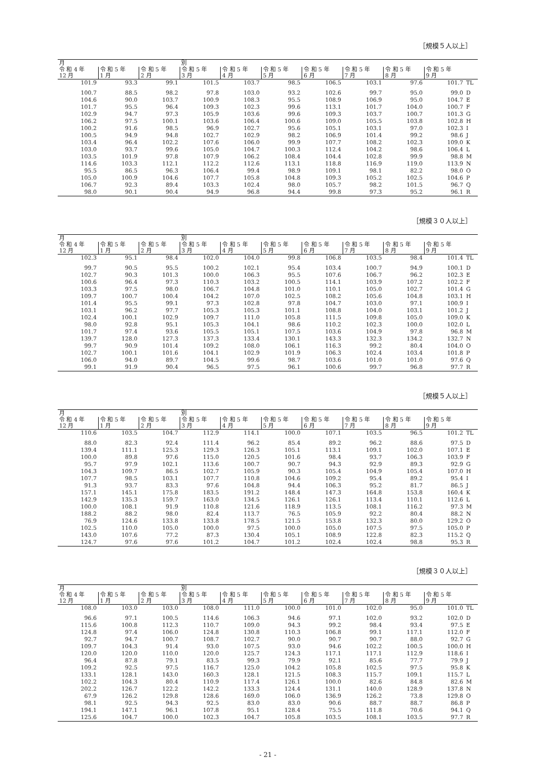［規模５人以上］
| 月 | | | 別 | | | | | | | |
| --- | --- | --- | --- | --- | --- | --- | --- | --- | --- | --- |
| 令 和 4 年 12 月 | 令 和 5 年 1 月 | 令 和 5 年 2 月 | 令 和 5 年 3 月 | 令 和 5 年 4 月 | 令 和 5 年 5 月 | 令 和 5 年 6 月 | 令 和 5 年 7 月 | 令 和 5 年 8 月 | 令 和 5 年 9 月 | |
| 101.9 | 93.3 | 99.1 | 101.5 | 103.7 | 98.5 | 106.5 | 103.1 | 97.6 | 101.7 | TL |
| 100.7 | 88.5 | 98.2 | 97.8 | 103.0 | 93.2 | 102.6 | 99.7 | 95.0 | 99.0 | D |
| 104.6 | 90.0 | 103.7 | 100.9 | 108.3 | 95.5 | 108.9 | 106.9 | 95.0 | 104.7 | E |
| 101.7 | 95.5 | 96.4 | 109.3 | 102.3 | 99.6 | 113.1 | 101.7 | 104.0 | 100.7 | F |
| 102.9 | 94.7 | 97.3 | 105.9 | 103.6 | 99.6 | 109.3 | 103.7 | 100.7 | 101.3 | G |
| 106.2 | 97.5 | 100.1 | 103.6 | 106.4 | 100.6 | 109.0 | 105.5 | 103.8 | 102.8 | H |
| 100.2 | 91.6 | 98.5 | 96.9 | 102.7 | 95.6 | 105.1 | 103.1 | 97.0 | 102.3 | I |
| 100.5 | 94.9 | 94.8 | 102.7 | 102.9 | 98.2 | 106.9 | 101.4 | 99.2 | 98.6 | J |
| 103.4 | 96.4 | 102.2 | 107.6 | 106.0 | 99.9 | 107.7 | 108.2 | 102.3 | 109.0 | K |
| 103.0 | 93.7 | 99.6 | 105.0 | 104.7 | 100.3 | 112.4 | 104.2 | 98.6 | 106.4 | L |
| 103.5 | 101.9 | 97.8 | 107.9 | 106.2 | 108.4 | 104.4 | 102.8 | 99.9 | 98.8 | M |
| 114.6 | 103.3 | 112.1 | 112.2 | 112.6 | 113.1 | 118.8 | 116.9 | 119.0 | 113.9 | N |
| 95.5 | 86.5 | 96.3 | 106.4 | 99.4 | 98.9 | 109.1 | 98.1 | 82.2 | 98.0 | O |
| 105.0 | 100.9 | 104.6 | 107.7 | 105.8 | 104.8 | 109.3 | 105.2 | 102.5 | 104.6 | P |
| 106.7 | 92.3 | 89.4 | 103.3 | 102.4 | 98.0 | 105.7 | 98.2 | 101.5 | 96.7 | Q |
| 98.0 | 90.1 | 90.4 | 94.9 | 96.8 | 94.4 | 99.8 | 97.3 | 95.2 | 96.1 | R |
［規模３０人以上］
| 月 | | | 別 | | | | | | | |
| --- | --- | --- | --- | --- | --- | --- | --- | --- | --- | --- |
| 令 和 4 年 12 月 | 令 和 5 年 1 月 | 令 和 5 年 2 月 | 令 和 5 年 3 月 | 令 和 5 年 4 月 | 令 和 5 年 5 月 | 令 和 5 年 6 月 | 令 和 5 年 7 月 | 令 和 5 年 8 月 | 令 和 5 年 9 月 | |
| 102.3 | 95.1 | 98.4 | 102.0 | 104.0 | 99.8 | 106.8 | 103.5 | 98.4 | 101.4 | TL |
| 99.7 | 90.5 | 95.5 | 100.2 | 102.1 | 95.4 | 103.4 | 100.7 | 94.9 | 100.1 | D |
| 102.7 | 90.3 | 101.3 | 100.0 | 106.3 | 95.5 | 107.6 | 106.7 | 96.2 | 102.3 | E |
| 100.6 | 96.4 | 97.3 | 110.3 | 103.2 | 100.5 | 114.1 | 103.9 | 107.2 | 102.2 | F |
| 103.3 | 97.5 | 98.0 | 106.7 | 104.8 | 101.0 | 110.1 | 105.0 | 102.7 | 101.4 | G |
| 109.7 | 100.7 | 100.4 | 104.2 | 107.0 | 102.5 | 108.2 | 105.6 | 104.8 | 103.1 | H |
| 101.4 | 95.5 | 99.1 | 97.3 | 102.8 | 97.8 | 104.7 | 103.0 | 97.1 | 100.9 | I |
| 103.1 | 96.2 | 97.7 | 105.3 | 105.3 | 101.1 | 108.8 | 104.0 | 103.1 | 101.2 | J |
| 102.4 | 100.1 | 102.9 | 109.7 | 111.0 | 105.8 | 111.5 | 109.8 | 105.0 | 109.0 | K |
| 98.0 | 92.8 | 95.1 | 105.3 | 104.1 | 98.6 | 110.2 | 102.3 | 100.0 | 102.0 | L |
| 101.7 | 97.4 | 93.6 | 105.5 | 105.1 | 107.5 | 103.6 | 104.9 | 97.8 | 96.8 | M |
| 139.7 | 128.0 | 127.3 | 137.3 | 133.4 | 130.1 | 143.3 | 132.3 | 134.2 | 132.7 | N |
| 99.7 | 90.9 | 101.4 | 109.2 | 108.0 | 106.1 | 116.3 | 99.2 | 80.4 | 104.0 | O |
| 102.7 | 100.1 | 101.6 | 104.1 | 102.9 | 101.9 | 106.3 | 102.4 | 103.4 | 101.8 | P |
| 106.0 | 94.0 | 89.7 | 104.5 | 99.6 | 98.7 | 103.6 | 101.0 | 101.0 | 97.6 | Q |
| 99.1 | 91.9 | 90.4 | 96.5 | 97.5 | 96.1 | 100.6 | 99.7 | 96.8 | 97.7 | R |
［規模５人以上］
| 月 | | | 別 | | | | | | | |
| --- | --- | --- | --- | --- | --- | --- | --- | --- | --- | --- |
| 令 和 4 年 12 月 | 令 和 5 年 1 月 | 令 和 5 年 2 月 | 令 和 5 年 3 月 | 令 和 5 年 4 月 | 令 和 5 年 5 月 | 令 和 5 年 6 月 | 令 和 5 年 7 月 | 令 和 5 年 8 月 | 令 和 5 年 9 月 | |
| 110.6 | 103.5 | 104.7 | 112.9 | 114.1 | 100.0 | 107.1 | 103.5 | 96.5 | 101.2 | TL |
| 88.0 | 82.3 | 92.4 | 111.4 | 96.2 | 85.4 | 89.2 | 96.2 | 88.6 | 97.5 | D |
| 139.4 | 111.1 | 125.3 | 129.3 | 126.3 | 105.1 | 113.1 | 109.1 | 102.0 | 107.1 | E |
| 100.0 | 89.8 | 97.6 | 115.0 | 120.5 | 101.6 | 98.4 | 93.7 | 106.3 | 103.9 | F |
| 95.7 | 97.9 | 102.1 | 113.6 | 100.7 | 90.7 | 94.3 | 92.9 | 89.3 | 92.9 | G |
| 104.3 | 109.7 | 86.5 | 102.7 | 105.9 | 90.3 | 105.4 | 104.9 | 105.4 | 107.0 | H |
| 107.7 | 98.5 | 103.1 | 107.7 | 110.8 | 104.6 | 109.2 | 95.4 | 89.2 | 95.4 | I |
| 91.3 | 93.7 | 83.3 | 97.6 | 104.8 | 94.4 | 106.3 | 95.2 | 81.7 | 86.5 | J |
| 157.1 | 145.1 | 175.8 | 183.5 | 191.2 | 148.4 | 147.3 | 164.8 | 153.8 | 160.4 | K |
| 142.9 | 135.3 | 159.7 | 163.0 | 134.5 | 126.1 | 126.1 | 113.4 | 110.1 | 112.6 | L |
| 100.0 | 108.1 | 91.9 | 110.8 | 121.6 | 118.9 | 113.5 | 108.1 | 116.2 | 97.3 | M |
| 188.2 | 88.2 | 98.0 | 82.4 | 113.7 | 76.5 | 105.9 | 92.2 | 80.4 | 88.2 | N |
| 76.9 | 124.6 | 133.8 | 133.8 | 178.5 | 121.5 | 153.8 | 132.3 | 80.0 | 129.2 | O |
| 102.5 | 110.0 | 105.0 | 100.0 | 97.5 | 100.0 | 105.0 | 107.5 | 97.5 | 105.0 | P |
| 143.0 | 107.6 | 77.2 | 87.3 | 130.4 | 105.1 | 108.9 | 122.8 | 82.3 | 115.2 | Q |
| 124.7 | 97.6 | 97.6 | 101.2 | 104.7 | 101.2 | 102.4 | 102.4 | 98.8 | 95.3 | R |
［規模３０人以上］
| 月 | | | 別 | | | | | | | |
| --- | --- | --- | --- | --- | --- | --- | --- | --- | --- | --- |
| 令 和 4 年 12 月 | 令 和 5 年 1 月 | 令 和 5 年 2 月 | 令 和 5 年 3 月 | 令 和 5 年 4 月 | 令 和 5 年 5 月 | 令 和 5 年 6 月 | 令 和 5 年 7 月 | 令 和 5 年 8 月 | 令 和 5 年 9 月 | |
| 108.0 | 103.0 | 103.0 | 108.0 | 111.0 | 100.0 | 101.0 | 102.0 | 95.0 | 101.0 | TL |
| 96.6 | 97.1 | 100.5 | 114.6 | 106.3 | 94.6 | 97.1 | 102.0 | 93.2 | 102.0 | D |
| 115.6 | 100.8 | 112.3 | 110.7 | 109.0 | 94.3 | 99.2 | 98.4 | 93.4 | 97.5 | E |
| 124.8 | 97.4 | 106.0 | 124.8 | 130.8 | 110.3 | 106.8 | 99.1 | 117.1 | 112.0 | F |
| 92.7 | 94.7 | 100.7 | 108.7 | 102.7 | 90.0 | 90.7 | 90.7 | 88.0 | 92.7 | G |
| 109.7 | 104.3 | 91.4 | 93.0 | 107.5 | 93.0 | 94.6 | 102.2 | 100.5 | 100.0 | H |
| 120.0 | 120.0 | 110.0 | 120.0 | 125.7 | 124.3 | 117.1 | 117.1 | 112.9 | 118.6 | I |
| 96.4 | 87.8 | 79.1 | 83.5 | 99.3 | 79.9 | 92.1 | 85.6 | 77.7 | 79.9 | J |
| 109.2 | 92.5 | 97.5 | 116.7 | 125.0 | 104.2 | 105.8 | 102.5 | 97.5 | 95.8 | K |
| 133.1 | 128.1 | 143.0 | 160.3 | 128.1 | 121.5 | 108.3 | 115.7 | 109.1 | 115.7 | L |
| 102.2 | 104.3 | 80.4 | 110.9 | 117.4 | 126.1 | 100.0 | 82.6 | 84.8 | 82.6 | M |
| 202.2 | 126.7 | 122.2 | 142.2 | 133.3 | 124.4 | 131.1 | 140.0 | 128.9 | 137.8 | N |
| 67.9 | 126.2 | 129.8 | 128.6 | 169.0 | 106.0 | 136.9 | 126.2 | 73.8 | 129.8 | O |
| 98.1 | 92.5 | 94.3 | 92.5 | 83.0 | 83.0 | 90.6 | 88.7 | 88.7 | 86.8 | P |
| 194.1 | 147.1 | 96.1 | 107.8 | 95.1 | 128.4 | 75.5 | 111.8 | 70.6 | 94.1 | Q |
| 125.6 | 104.7 | 100.0 | 102.3 | 104.7 | 105.8 | 103.5 | 108.1 | 103.5 | 97.7 | R |
- 21 -